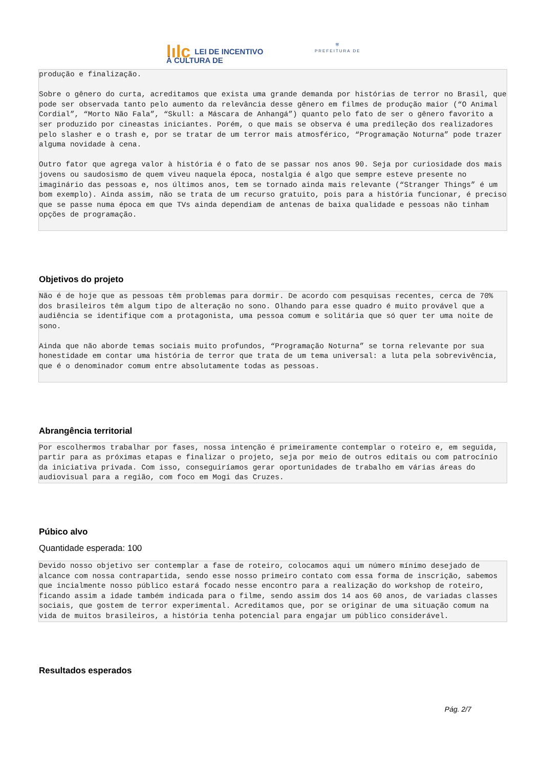lılc LEI DE INCENTIVO
À CULTURA DE
⛨
PREFEITURA DE
produção e finalização. Sobre o gênero do curta, acreditamos que exista uma grande demanda por histórias de terror no Brasil, que pode ser observada tanto pelo aumento da relevância desse gênero em filmes de produção maior (“O Animal Cordial”, “Morto Não Fala”, “Skull: a Máscara de Anhangá”) quanto pelo fato de ser o gênero favorito a ser produzido por cineastas iniciantes. Porém, o que mais se observa é uma predileção dos realizadores pelo slasher e o trash e, por se tratar de um terror mais atmosférico, “Programação Noturna” pode trazer alguma novidade à cena. Outro fator que agrega valor à história é o fato de se passar nos anos 90. Seja por curiosidade dos mais jovens ou saudosismo de quem viveu naquela época, nostalgia é algo que sempre esteve presente no imaginário das pessoas e, nos últimos anos, tem se tornado ainda mais relevante (“Stranger Things” é um bom exemplo). Ainda assim, não se trata de um recurso gratuito, pois para a história funcionar, é preciso que se passe numa época em que TVs ainda dependiam de antenas de baixa qualidade e pessoas não tinham opções de programação.
Objetivos do projeto
Não é de hoje que as pessoas têm problemas para dormir. De acordo com pesquisas recentes, cerca de 70% dos brasileiros têm algum tipo de alteração no sono. Olhando para esse quadro é muito provável que a audiência se identifique com a protagonista, uma pessoa comum e solitária que só quer ter uma noite de sono. Ainda que não aborde temas sociais muito profundos, “Programação Noturna” se torna relevante por sua honestidade em contar uma história de terror que trata de um tema universal: a luta pela sobrevivência, que é o denominador comum entre absolutamente todas as pessoas.
Abrangência territorial
Por escolhermos trabalhar por fases, nossa intenção é primeiramente contemplar o roteiro e, em seguida, partir para as próximas etapas e finalizar o projeto, seja por meio de outros editais ou com patrocínio da iniciativa privada. Com isso, conseguiríamos gerar oportunidades de trabalho em várias áreas do audiovisual para a região, com foco em Mogi das Cruzes.
Púbico alvo
Quantidade esperada: 100
Devido nosso objetivo ser contemplar a fase de roteiro, colocamos aqui um número mínimo desejado de alcance com nossa contrapartida, sendo esse nosso primeiro contato com essa forma de inscrição, sabemos que incialmente nosso público estará focado nesse encontro para a realização do workshop de roteiro, ficando assim a idade também indicada para o filme, sendo assim dos 14 aos 60 anos, de variadas classes sociais, que gostem de terror experimental. Acreditamos que, por se originar de uma situação comum na vida de muitos brasileiros, a história tenha potencial para engajar um público considerável.
Resultados esperados
Pág. 2/7